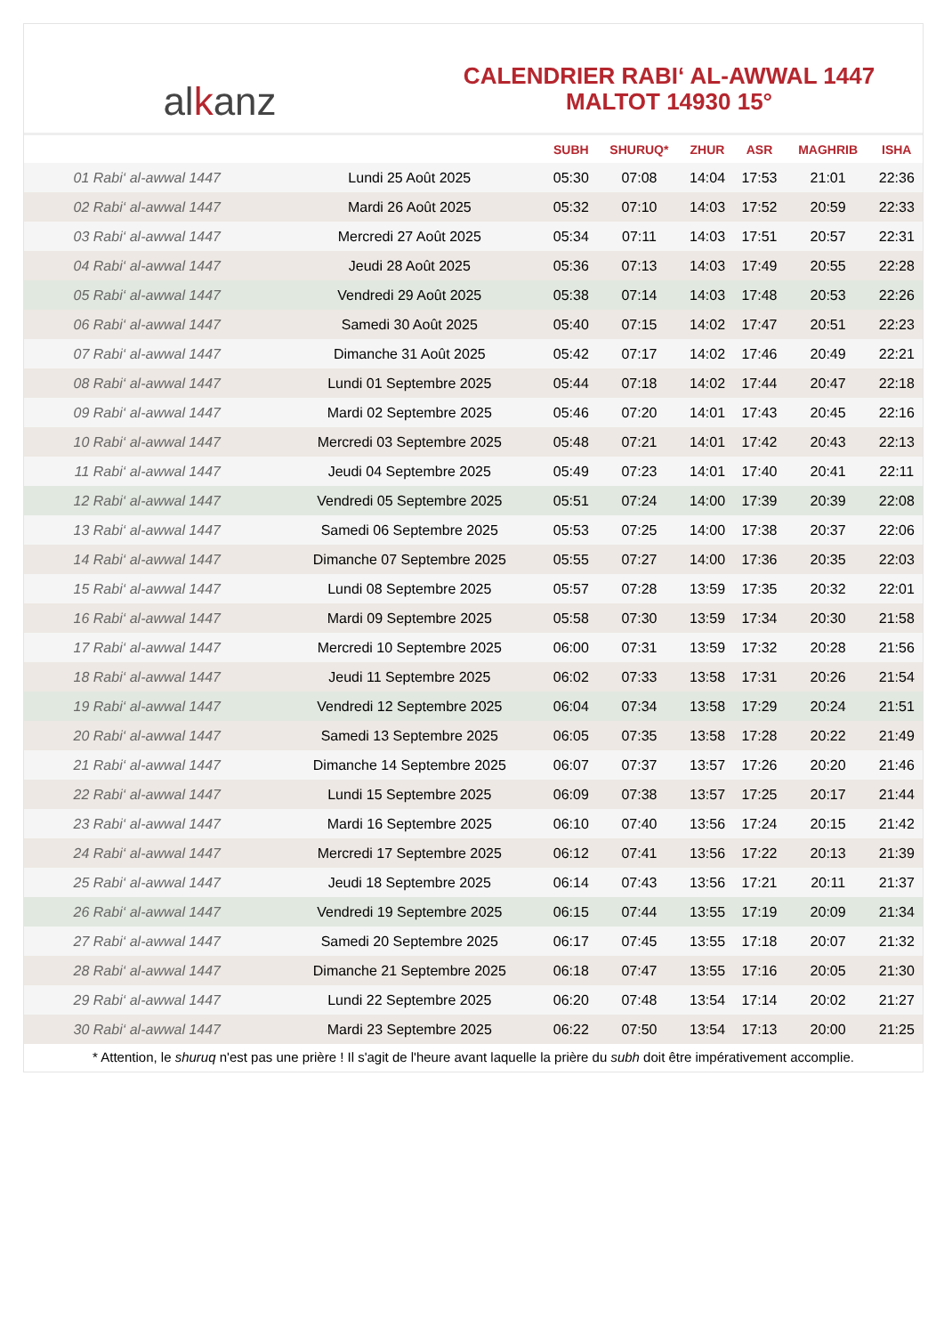al k anz
CALENDRIER RABI‘ AL-AWWAL 1447
MALTOT 14930 15°
| | | SUBH | SHURUQ* | ZHUR | ASR | MAGHRIB | ISHA |
| --- | --- | --- | --- | --- | --- | --- | --- |
| 01 Rabi‘ al-awwal 1447 | Lundi 25 Août 2025 | 05:30 | 07:08 | 14:04 | 17:53 | 21:01 | 22:36 |
| 02 Rabi‘ al-awwal 1447 | Mardi 26 Août 2025 | 05:32 | 07:10 | 14:03 | 17:52 | 20:59 | 22:33 |
| 03 Rabi‘ al-awwal 1447 | Mercredi 27 Août 2025 | 05:34 | 07:11 | 14:03 | 17:51 | 20:57 | 22:31 |
| 04 Rabi‘ al-awwal 1447 | Jeudi 28 Août 2025 | 05:36 | 07:13 | 14:03 | 17:49 | 20:55 | 22:28 |
| 05 Rabi‘ al-awwal 1447 | Vendredi 29 Août 2025 | 05:38 | 07:14 | 14:03 | 17:48 | 20:53 | 22:26 |
| 06 Rabi‘ al-awwal 1447 | Samedi 30 Août 2025 | 05:40 | 07:15 | 14:02 | 17:47 | 20:51 | 22:23 |
| 07 Rabi‘ al-awwal 1447 | Dimanche 31 Août 2025 | 05:42 | 07:17 | 14:02 | 17:46 | 20:49 | 22:21 |
| 08 Rabi‘ al-awwal 1447 | Lundi 01 Septembre 2025 | 05:44 | 07:18 | 14:02 | 17:44 | 20:47 | 22:18 |
| 09 Rabi‘ al-awwal 1447 | Mardi 02 Septembre 2025 | 05:46 | 07:20 | 14:01 | 17:43 | 20:45 | 22:16 |
| 10 Rabi‘ al-awwal 1447 | Mercredi 03 Septembre 2025 | 05:48 | 07:21 | 14:01 | 17:42 | 20:43 | 22:13 |
| 11 Rabi‘ al-awwal 1447 | Jeudi 04 Septembre 2025 | 05:49 | 07:23 | 14:01 | 17:40 | 20:41 | 22:11 |
| 12 Rabi‘ al-awwal 1447 | Vendredi 05 Septembre 2025 | 05:51 | 07:24 | 14:00 | 17:39 | 20:39 | 22:08 |
| 13 Rabi‘ al-awwal 1447 | Samedi 06 Septembre 2025 | 05:53 | 07:25 | 14:00 | 17:38 | 20:37 | 22:06 |
| 14 Rabi‘ al-awwal 1447 | Dimanche 07 Septembre 2025 | 05:55 | 07:27 | 14:00 | 17:36 | 20:35 | 22:03 |
| 15 Rabi‘ al-awwal 1447 | Lundi 08 Septembre 2025 | 05:57 | 07:28 | 13:59 | 17:35 | 20:32 | 22:01 |
| 16 Rabi‘ al-awwal 1447 | Mardi 09 Septembre 2025 | 05:58 | 07:30 | 13:59 | 17:34 | 20:30 | 21:58 |
| 17 Rabi‘ al-awwal 1447 | Mercredi 10 Septembre 2025 | 06:00 | 07:31 | 13:59 | 17:32 | 20:28 | 21:56 |
| 18 Rabi‘ al-awwal 1447 | Jeudi 11 Septembre 2025 | 06:02 | 07:33 | 13:58 | 17:31 | 20:26 | 21:54 |
| 19 Rabi‘ al-awwal 1447 | Vendredi 12 Septembre 2025 | 06:04 | 07:34 | 13:58 | 17:29 | 20:24 | 21:51 |
| 20 Rabi‘ al-awwal 1447 | Samedi 13 Septembre 2025 | 06:05 | 07:35 | 13:58 | 17:28 | 20:22 | 21:49 |
| 21 Rabi‘ al-awwal 1447 | Dimanche 14 Septembre 2025 | 06:07 | 07:37 | 13:57 | 17:26 | 20:20 | 21:46 |
| 22 Rabi‘ al-awwal 1447 | Lundi 15 Septembre 2025 | 06:09 | 07:38 | 13:57 | 17:25 | 20:17 | 21:44 |
| 23 Rabi‘ al-awwal 1447 | Mardi 16 Septembre 2025 | 06:10 | 07:40 | 13:56 | 17:24 | 20:15 | 21:42 |
| 24 Rabi‘ al-awwal 1447 | Mercredi 17 Septembre 2025 | 06:12 | 07:41 | 13:56 | 17:22 | 20:13 | 21:39 |
| 25 Rabi‘ al-awwal 1447 | Jeudi 18 Septembre 2025 | 06:14 | 07:43 | 13:56 | 17:21 | 20:11 | 21:37 |
| 26 Rabi‘ al-awwal 1447 | Vendredi 19 Septembre 2025 | 06:15 | 07:44 | 13:55 | 17:19 | 20:09 | 21:34 |
| 27 Rabi‘ al-awwal 1447 | Samedi 20 Septembre 2025 | 06:17 | 07:45 | 13:55 | 17:18 | 20:07 | 21:32 |
| 28 Rabi‘ al-awwal 1447 | Dimanche 21 Septembre 2025 | 06:18 | 07:47 | 13:55 | 17:16 | 20:05 | 21:30 |
| 29 Rabi‘ al-awwal 1447 | Lundi 22 Septembre 2025 | 06:20 | 07:48 | 13:54 | 17:14 | 20:02 | 21:27 |
| 30 Rabi‘ al-awwal 1447 | Mardi 23 Septembre 2025 | 06:22 | 07:50 | 13:54 | 17:13 | 20:00 | 21:25 |
* Attention, le shuruq n'est pas une prière ! Il s'agit de l'heure avant laquelle la prière du subh doit être impérativement accomplie.